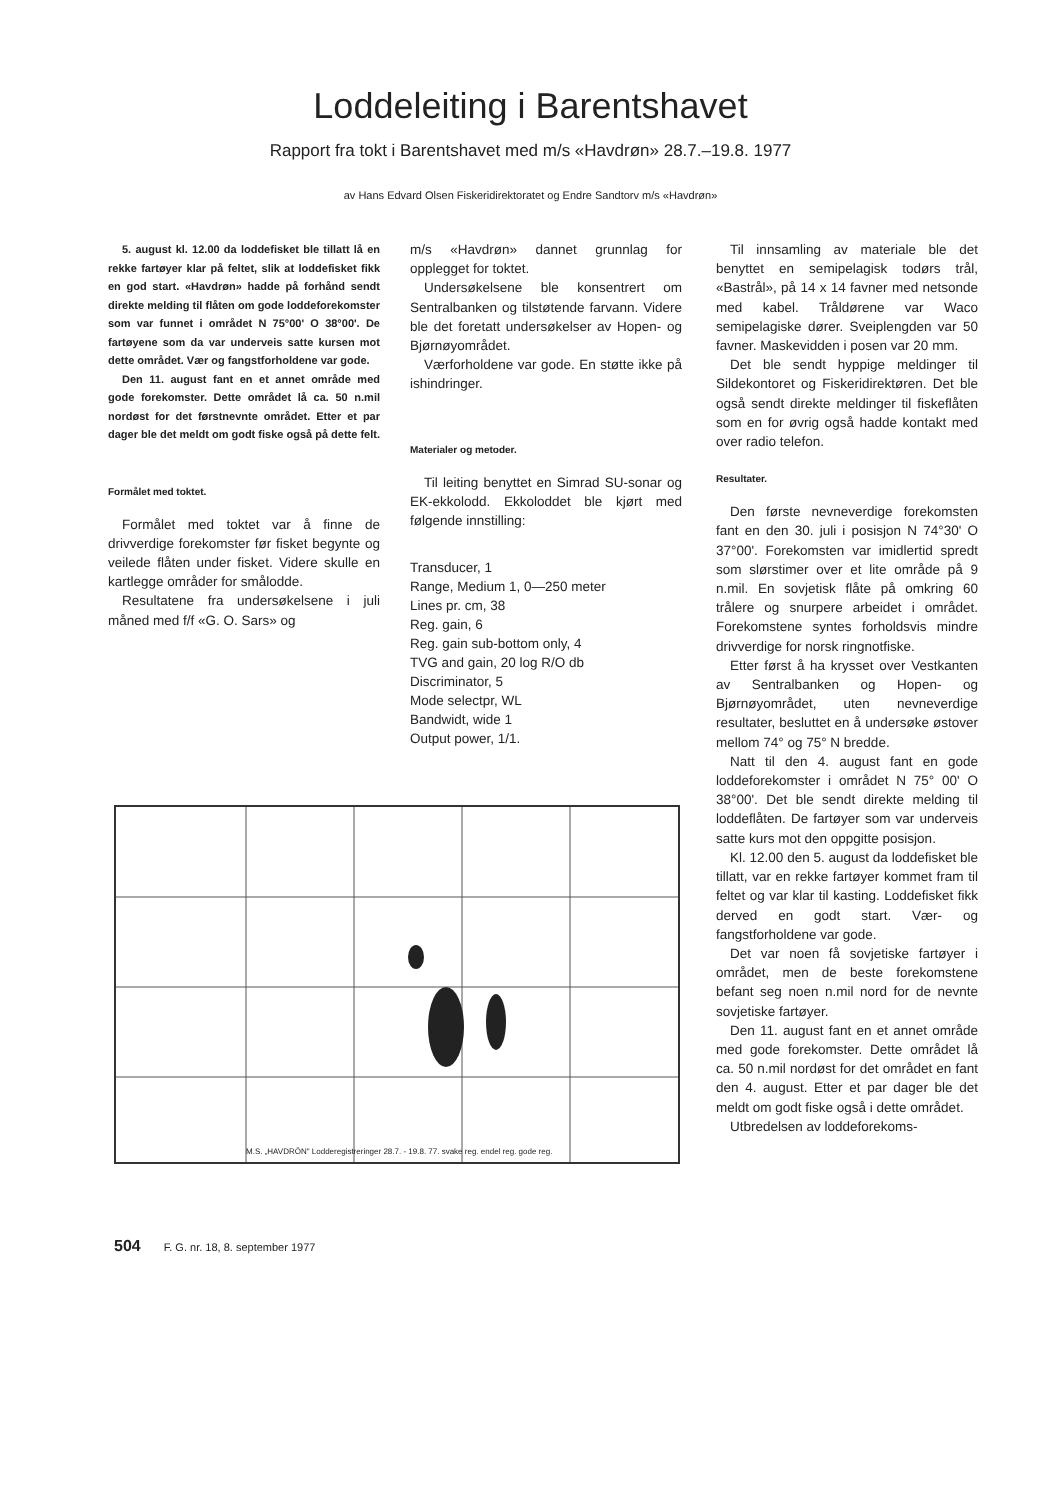Loddeleiting i Barentshavet
Rapport fra tokt i Barentshavet med m/s «Havdrøn» 28.7.–19.8. 1977
av Hans Edvard Olsen Fiskeridirektoratet og Endre Sandtorv m/s «Havdrøn»
5. august kl. 12.00 da loddefisket ble tillatt lå en rekke fartøyer klar på feltet, slik at loddefisket fikk en god start. «Havdrøn» hadde på forhånd sendt direkte melding til flåten om gode loddeforekomster som var funnet i området N 75°00' O 38°00'. De fartøyene som da var underveis satte kursen mot dette området. Vær og fangstforholdene var gode.
Den 11. august fant en et annet område med gode forekomster. Dette området lå ca. 50 n.mil nordøst for det førstnevnte området. Etter et par dager ble det meldt om godt fiske også på dette felt.
Formålet med toktet.
Formålet med toktet var å finne de drivverdige forekomster før fisket begynte og veilede flåten under fisket. Videre skulle en kartlegge områder for smålodde.
Resultatene fra undersøkelsene i juli måned med f/f «G. O. Sars» og
m/s «Havdrøn» dannet grunnlag for opplegget for toktet.
Undersøkelsene ble konsentrert om Sentralbanken og tilstøtende farvann. Videre ble det foretatt undersøkelser av Hopen- og Bjørnøyområdet.
Værforholdene var gode. En støtte ikke på ishindringer.
Materialer og metoder.
Til leiting benyttet en Simrad SU-sonar og EK-ekkolodd. Ekkoloddet ble kjørt med følgende innstilling:
Transducer, 1
Range, Medium 1, 0—250 meter
Lines pr. cm, 38
Reg. gain, 6
Reg. gain sub-bottom only, 4
TVG and gain, 20 log R/O db
Discriminator, 5
Mode selectpr, WL
Bandwidt, wide 1
Output power, 1/1.
Til innsamling av materiale ble det benyttet en semipelagisk todørs trål, «Bastrål», på 14 x 14 favner med netsonde med kabel. Tråldørene var Waco semipelagiske dører. Sveiplengden var 50 favner. Maskevidden i posen var 20 mm.
Det ble sendt hyppige meldinger til Sildekontoret og Fiskeridirektøren. Det ble også sendt direkte meldinger til fiskeflåten som en for øvrig også hadde kontakt med over radio telefon.
Resultater.
Den første nevneverdige forekomsten fant en den 30. juli i posisjon N 74°30' O 37°00'. Forekomsten var imidlertid spredt som slørstimer over et lite område på 9 n.mil. En sovjetisk flåte på omkring 60 trålere og snurpere arbeidet i området. Forekomstene syntes forholdsvis mindre drivverdige for norsk ringnotfiske.
Etter først å ha krysset over Vestkanten av Sentralbanken og Hopen- og Bjørnøyområdet, uten nevneverdige resultater, besluttet en å undersøke østover mellom 74° og 75° N bredde.
Natt til den 4. august fant en gode loddeforekomster i området N 75° 00' O 38°00'. Det ble sendt direkte melding til loddeflåten. De fartøyer som var underveis satte kurs mot den oppgitte posisjon.
Kl. 12.00 den 5. august da loddefisket ble tillatt, var en rekke fartøyer kommet fram til feltet og var klar til kasting. Loddefisket fikk derved en godt start. Vær- og fangstforholdene var gode.
Det var noen få sovjetiske fartøyer i området, men de beste forekomstene befant seg noen n.mil nord for de nevnte sovjetiske fartøyer.
Den 11. august fant en et annet område med gode forekomster. Dette området lå ca. 50 n.mil nordøst for det området en fant den 4. august. Etter et par dager ble det meldt om godt fiske også i dette området.
Utbredelsen av loddeforekoms-
M.S. „HAVDRÖN" Lodderegistreringer 28.7. - 19.8. 77. svake reg. endel reg. gode reg.
504 F. G. nr. 18, 8. september 1977